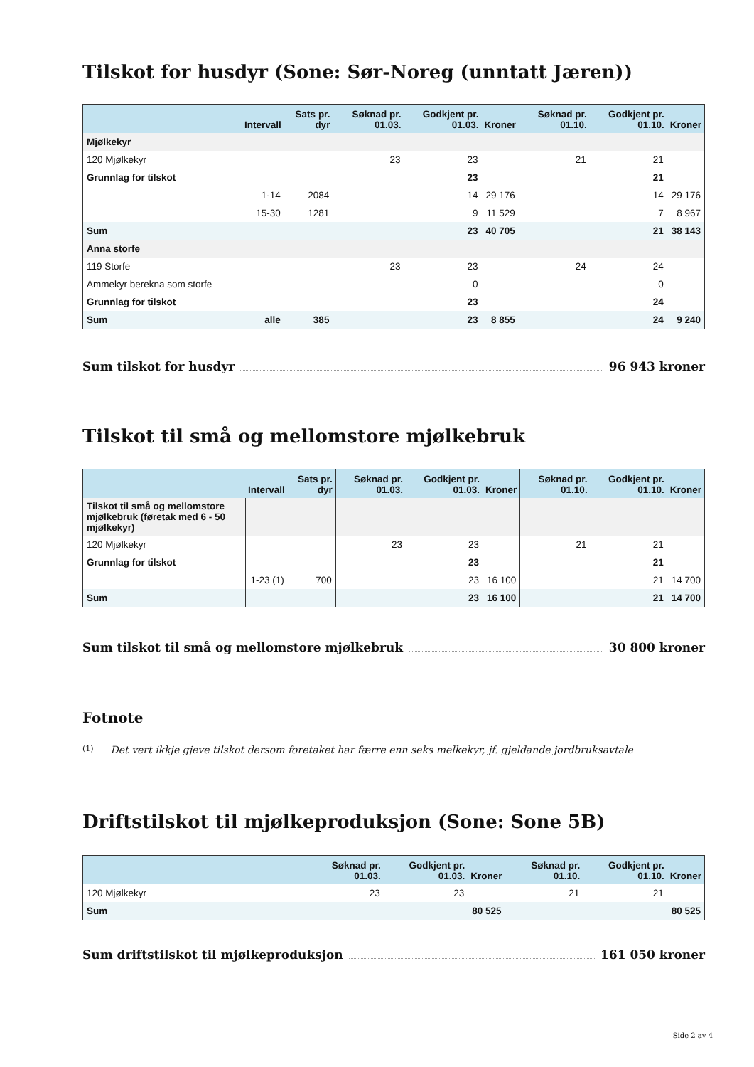Tilskot for husdyr (Sone: Sør-Noreg (unntatt Jæren))
| | Intervall | Sats pr. dyr | Søknad pr. 01.03. | Godkjent pr. 01.03. | Kroner | Søknad pr. 01.10. | Godkjent pr. 01.10. | Kroner |
| --- | --- | --- | --- | --- | --- | --- | --- | --- |
| Mjølkekyr | | | | | | | | |
| 120 Mjølkekyr | | | 23 | 23 | | 21 | 21 | |
| Grunnlag for tilskot | | | | 23 | | | 21 | |
| | 1-14 | 2084 | | 14 | 29 176 | | 14 | 29 176 |
| | 15-30 | 1281 | | 9 | 11 529 | | 7 | 8 967 |
| Sum | | | | 23 | 40 705 | | 21 | 38 143 |
| Anna storfe | | | | | | | | |
| 119 Storfe | | | 23 | 23 | | 24 | 24 | |
| Ammekyr berekna som storfe | | | | 0 | | | 0 | |
| Grunnlag for tilskot | | | | 23 | | | 24 | |
| Sum | alle | 385 | | 23 | 8 855 | | 24 | 9 240 |
Sum tilskot for husdyr 96 943 kroner
Tilskot til små og mellomstore mjølkebruk
| | Intervall | Sats pr. dyr | Søknad pr. 01.03. | Godkjent pr. 01.03. | Kroner | Søknad pr. 01.10. | Godkjent pr. 01.10. | Kroner |
| --- | --- | --- | --- | --- | --- | --- | --- | --- |
| Tilskot til små og mellomstore mjølkebruk (føretak med 6 - 50 mjølkekyr) | | | | | | | | |
| 120 Mjølkekyr | | | 23 | 23 | | 21 | 21 | |
| Grunnlag for tilskot | | | | 23 | | | 21 | |
| | 1-23 (1) | 700 | | 23 | 16 100 | | 21 | 14 700 |
| Sum | | | | 23 | 16 100 | | 21 | 14 700 |
Sum tilskot til små og mellomstore mjølkebruk 30 800 kroner
Fotnote
(1) Det vert ikkje gjeve tilskot dersom foretaket har færre enn seks melkekyr, jf. gjeldande jordbruksavtale
Driftstilskot til mjølkeproduksjon (Sone: Sone 5B)
| | Søknad pr. 01.03. | Godkjent pr. 01.03. | Kroner | Søknad pr. 01.10. | Godkjent pr. 01.10. | Kroner |
| --- | --- | --- | --- | --- | --- | --- |
| 120 Mjølkekyr | 23 | 23 | | 21 | 21 | |
| Sum | | | 80 525 | | | 80 525 |
Sum driftstilskot til mjølkeproduksjon 161 050 kroner
Side 2 av 4